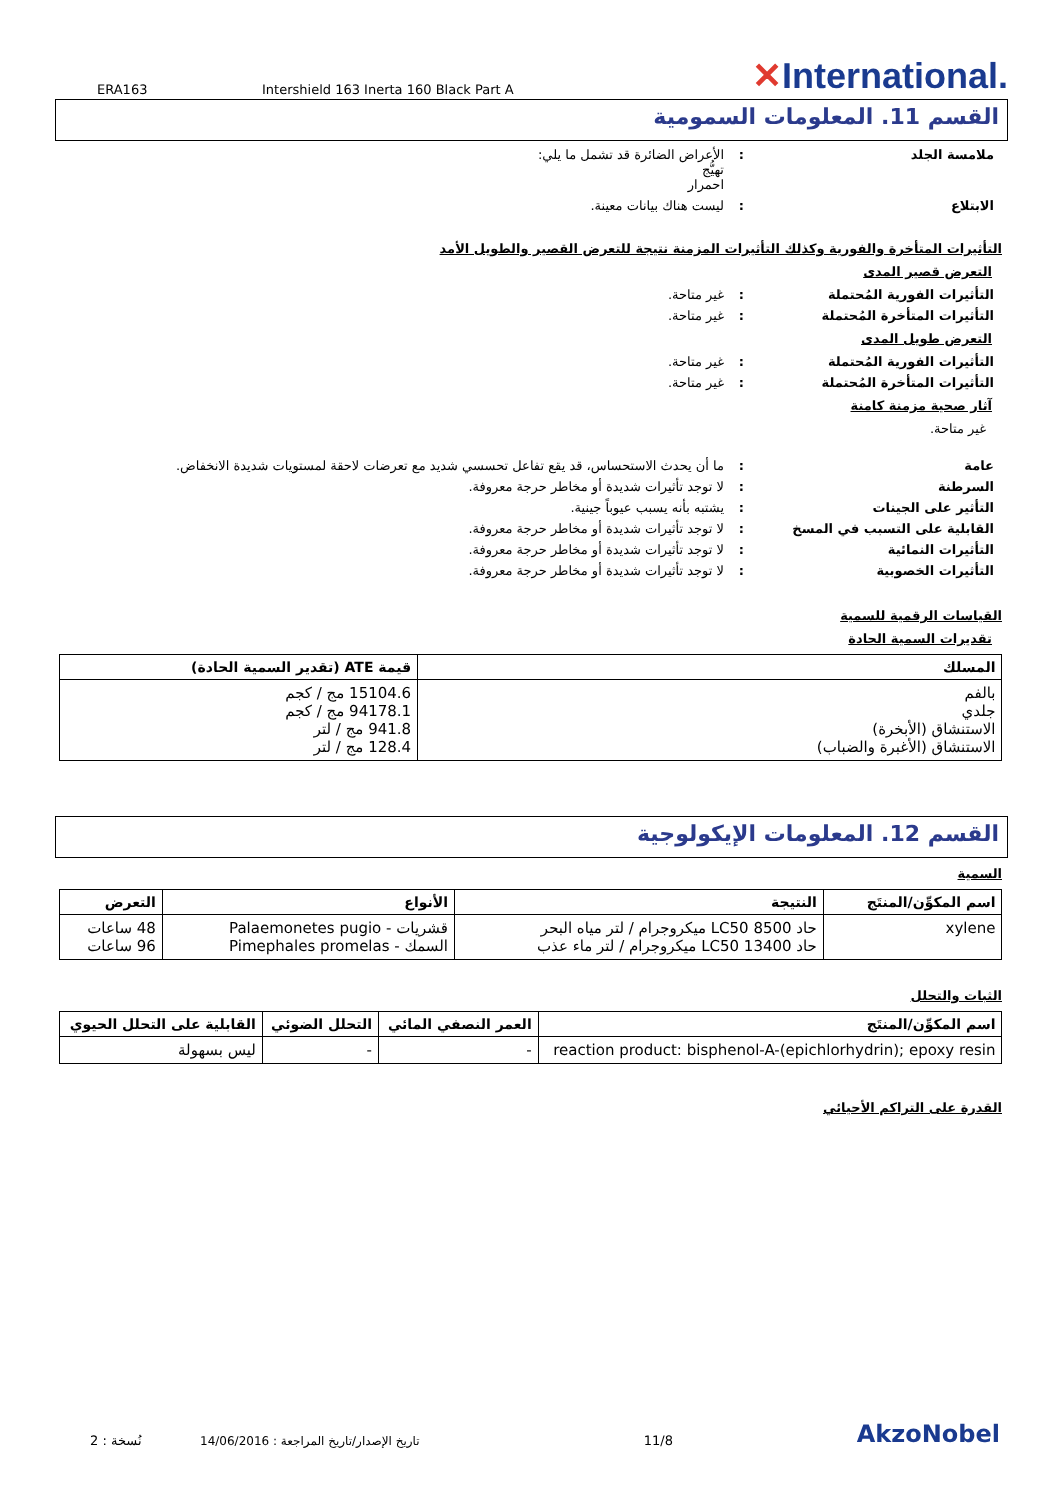ERA163
Intershield 163 Inerta 160 Black Part A
✕International.
القسم 11. المعلومات السمومية
ملامسة الجلد : الأعراض الضائرة قد تشمل ما يلي:
تهيُّج
احمرار
الابتلاع : ليست هناك بيانات معينة.
التأثيرات المتأخرة والفورية وكذلك التأثيرات المزمنة نتيجة للتعرض القصير والطويل الأمد
التعرض قصير المدى
التأثيرات الفورية المُحتملة : غير متاحة.
التأثيرات المتأخرة المُحتملة : غير متاحة.
التعرض طويل المدى
التأثيرات الفورية المُحتملة : غير متاحة.
التأثيرات المتأخرة المُحتملة : غير متاحة.
آثار صحية مزمنة كامنة
غير متاحة.
عامة : ما أن يحدث الاستحساس، قد يقع تفاعل تحسسي شديد مع تعرضات لاحقة لمستويات شديدة الانخفاض.
السرطنة : لا توجد تأثيرات شديدة أو مخاطر حرجة معروفة.
التأثير على الجينات : يشتبه بأنه يسبب عيوباً جينية.
القابلية على التسبب في المسخ : لا توجد تأثيرات شديدة أو مخاطر حرجة معروفة.
التأثيرات النمائية : لا توجد تأثيرات شديدة أو مخاطر حرجة معروفة.
التأثيرات الخصوبية : لا توجد تأثيرات شديدة أو مخاطر حرجة معروفة.
القياسات الرقمية للسمية
تقديرات السمية الحادة
| المسلك | قيمة ATE (تقدير السمية الحادة) |
| --- | --- |
| بالفم جلدي الاستنشاق (الأبخرة) الاستنشاق (الأغبرة والضباب) | 15104.6 مج / كجم 94178.1 مج / كجم 941.8 مج / لتر 128.4 مج / لتر |
القسم 12. المعلومات الإيكولوجية
السمية
| اسم المكوِّن/المنتَج | النتيجة | الأنواع | التعرض |
| --- | --- | --- | --- |
| xylene | حاد LC50 8500 ميكروجرام / لتر مياه البحر حاد LC50 13400 ميكروجرام / لتر ماء عذب | قشريات - Palaemonetes pugio السمك - Pimephales promelas | 48 ساعات 96 ساعات |
الثبات والتحلل
| اسم المكوِّن/المنتَج | العمر النصفي المائي | التحلل الضوئي | القابلية على التحلل الحيوي |
| --- | --- | --- | --- |
| reaction product: bisphenol-A-(epichlorhydrin); epoxy resin | - | - | ليس بسهولة |
القدرة على التراكم الأحيائي
نُسخة : 2
تاريخ الإصدار/تاريخ المراجعة : 14/06/2016
11/8
AkzoNobel